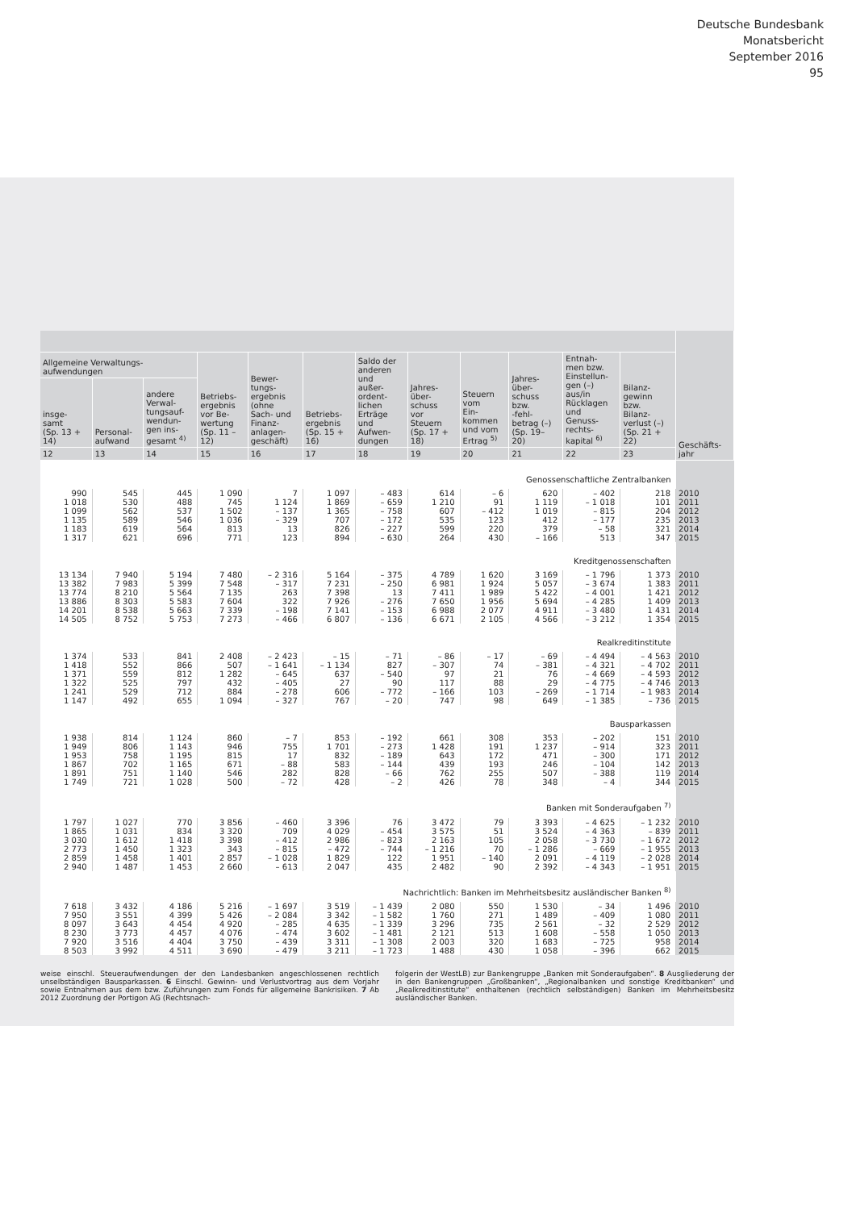Deutsche Bundesbank
Monatsbericht
September 2016
95
| | | | | | | | | | | | | Geschäfts- jahr |
| --- | --- | --- | --- | --- | --- | --- | --- | --- | --- | --- | --- | --- |
| Allgemeine Verwaltungs- aufwendungen | | | Betriebs- ergebnis vor Be- wertung (Sp. 11 – 12) | Bewer- tungs- ergebnis (ohne Sach- und Finanz- anlagen- geschäft) | Betriebs- ergebnis (Sp. 15 + 16) | Saldo der anderen und außer- ordent- lichen Erträge und Aufwen- dungen | Jahres- über- schuss vor Steuern (Sp. 17 + 18) | Steuern vom Ein- kommen und vom Ertrag <sup>5)</sup> | Jahres- über- schuss bzw. -fehl- betrag (–) (Sp. 19– 20) | Entnah- men bzw. Einstellun- gen (–) aus/in Rücklagen und Genuss- rechts- kapital <sup>6)</sup> | Bilanz- gewinn bzw. Bilanz- verlust (–) (Sp. 21 + 22) | |
| insge- samt (Sp. 13 + 14) | Personal- aufwand | andere Verwal- tungsauf- wendun- gen ins- gesamt <sup>4)</sup> | | | | | | | | | | |
| 12 | 13 | 14 | 15 | 16 | 17 | 18 | 19 | 20 | 21 | 22 | 23 | |
| Genossenschaftliche Zentralbanken | | | | | | | | | | | | |
| 990 | 545 | 445 | 1 090 | 7 | 1 097 | – 483 | 614 | – 6 | 620 | – 402 | 218 | 2010 |
| 1 018 | 530 | 488 | 745 | 1 124 | 1 869 | – 659 | 1 210 | 91 | 1 119 | – 1 018 | 101 | 2011 |
| 1 099 | 562 | 537 | 1 502 | – 137 | 1 365 | – 758 | 607 | – 412 | 1 019 | – 815 | 204 | 2012 |
| 1 135 | 589 | 546 | 1 036 | – 329 | 707 | – 172 | 535 | 123 | 412 | – 177 | 235 | 2013 |
| 1 183 | 619 | 564 | 813 | 13 | 826 | – 227 | 599 | 220 | 379 | – 58 | 321 | 2014 |
| 1 317 | 621 | 696 | 771 | 123 | 894 | – 630 | 264 | 430 | – 166 | 513 | 347 | 2015 |
| Kreditgenossenschaften | | | | | | | | | | | | |
| 13 134 | 7 940 | 5 194 | 7 480 | – 2 316 | 5 164 | – 375 | 4 789 | 1 620 | 3 169 | – 1 796 | 1 373 | 2010 |
| 13 382 | 7 983 | 5 399 | 7 548 | – 317 | 7 231 | – 250 | 6 981 | 1 924 | 5 057 | – 3 674 | 1 383 | 2011 |
| 13 774 | 8 210 | 5 564 | 7 135 | 263 | 7 398 | 13 | 7 411 | 1 989 | 5 422 | – 4 001 | 1 421 | 2012 |
| 13 886 | 8 303 | 5 583 | 7 604 | 322 | 7 926 | – 276 | 7 650 | 1 956 | 5 694 | – 4 285 | 1 409 | 2013 |
| 14 201 | 8 538 | 5 663 | 7 339 | – 198 | 7 141 | – 153 | 6 988 | 2 077 | 4 911 | – 3 480 | 1 431 | 2014 |
| 14 505 | 8 752 | 5 753 | 7 273 | – 466 | 6 807 | – 136 | 6 671 | 2 105 | 4 566 | – 3 212 | 1 354 | 2015 |
| Realkreditinstitute | | | | | | | | | | | | |
| 1 374 | 533 | 841 | 2 408 | – 2 423 | – 15 | – 71 | – 86 | – 17 | – 69 | – 4 494 | – 4 563 | 2010 |
| 1 418 | 552 | 866 | 507 | – 1 641 | – 1 134 | 827 | – 307 | 74 | – 381 | – 4 321 | – 4 702 | 2011 |
| 1 371 | 559 | 812 | 1 282 | – 645 | 637 | – 540 | 97 | 21 | 76 | – 4 669 | – 4 593 | 2012 |
| 1 322 | 525 | 797 | 432 | – 405 | 27 | 90 | 117 | 88 | 29 | – 4 775 | – 4 746 | 2013 |
| 1 241 | 529 | 712 | 884 | – 278 | 606 | – 772 | – 166 | 103 | – 269 | – 1 714 | – 1 983 | 2014 |
| 1 147 | 492 | 655 | 1 094 | – 327 | 767 | – 20 | 747 | 98 | 649 | – 1 385 | – 736 | 2015 |
| Bausparkassen | | | | | | | | | | | | |
| 1 938 | 814 | 1 124 | 860 | – 7 | 853 | – 192 | 661 | 308 | 353 | – 202 | 151 | 2010 |
| 1 949 | 806 | 1 143 | 946 | 755 | 1 701 | – 273 | 1 428 | 191 | 1 237 | – 914 | 323 | 2011 |
| 1 953 | 758 | 1 195 | 815 | 17 | 832 | – 189 | 643 | 172 | 471 | – 300 | 171 | 2012 |
| 1 867 | 702 | 1 165 | 671 | – 88 | 583 | – 144 | 439 | 193 | 246 | – 104 | 142 | 2013 |
| 1 891 | 751 | 1 140 | 546 | 282 | 828 | – 66 | 762 | 255 | 507 | – 388 | 119 | 2014 |
| 1 749 | 721 | 1 028 | 500 | – 72 | 428 | – 2 | 426 | 78 | 348 | – 4 | 344 | 2015 |
| Banken mit Sonderaufgaben <sup>7)</sup> | | | | | | | | | | | | |
| 1 797 | 1 027 | 770 | 3 856 | – 460 | 3 396 | 76 | 3 472 | 79 | 3 393 | – 4 625 | – 1 232 | 2010 |
| 1 865 | 1 031 | 834 | 3 320 | 709 | 4 029 | – 454 | 3 575 | 51 | 3 524 | – 4 363 | – 839 | 2011 |
| 3 030 | 1 612 | 1 418 | 3 398 | – 412 | 2 986 | – 823 | 2 163 | 105 | 2 058 | – 3 730 | – 1 672 | 2012 |
| 2 773 | 1 450 | 1 323 | 343 | – 815 | – 472 | – 744 | – 1 216 | 70 | – 1 286 | – 669 | – 1 955 | 2013 |
| 2 859 | 1 458 | 1 401 | 2 857 | – 1 028 | 1 829 | 122 | 1 951 | – 140 | 2 091 | – 4 119 | – 2 028 | 2014 |
| 2 940 | 1 487 | 1 453 | 2 660 | – 613 | 2 047 | 435 | 2 482 | 90 | 2 392 | – 4 343 | – 1 951 | 2015 |
| Nachrichtlich: Banken im Mehrheitsbesitz ausländischer Banken <sup>8)</sup> | | | | | | | | | | | | |
| 7 618 | 3 432 | 4 186 | 5 216 | – 1 697 | 3 519 | – 1 439 | 2 080 | 550 | 1 530 | – 34 | 1 496 | 2010 |
| 7 950 | 3 551 | 4 399 | 5 426 | – 2 084 | 3 342 | – 1 582 | 1 760 | 271 | 1 489 | – 409 | 1 080 | 2011 |
| 8 097 | 3 643 | 4 454 | 4 920 | – 285 | 4 635 | – 1 339 | 3 296 | 735 | 2 561 | – 32 | 2 529 | 2012 |
| 8 230 | 3 773 | 4 457 | 4 076 | – 474 | 3 602 | – 1 481 | 2 121 | 513 | 1 608 | – 558 | 1 050 | 2013 |
| 7 920 | 3 516 | 4 404 | 3 750 | – 439 | 3 311 | – 1 308 | 2 003 | 320 | 1 683 | – 725 | 958 | 2014 |
| 8 503 | 3 992 | 4 511 | 3 690 | – 479 | 3 211 | – 1 723 | 1 488 | 430 | 1 058 | – 396 | 662 | 2015 |
weise einschl. Steueraufwendungen der den Landesbanken angeschlossenen rechtlich unselbständigen Bausparkassen. 6 Einschl. Gewinn- und Verlustvortrag aus dem Vorjahr sowie Entnahmen aus dem bzw. Zuführungen zum Fonds für allgemeine Bankrisiken. 7 Ab 2012 Zuordnung der Portigon AG (Rechtsnach-
folgerin der WestLB) zur Bankengruppe „Banken mit Sonderaufgaben“. 8 Ausgliederung der in den Bankengruppen „Großbanken“, „Regionalbanken und sonstige Kreditbanken“ und „Realkreditinstitute“ enthaltenen (rechtlich selbständigen) Banken im Mehrheitsbesitz ausländischer Banken.